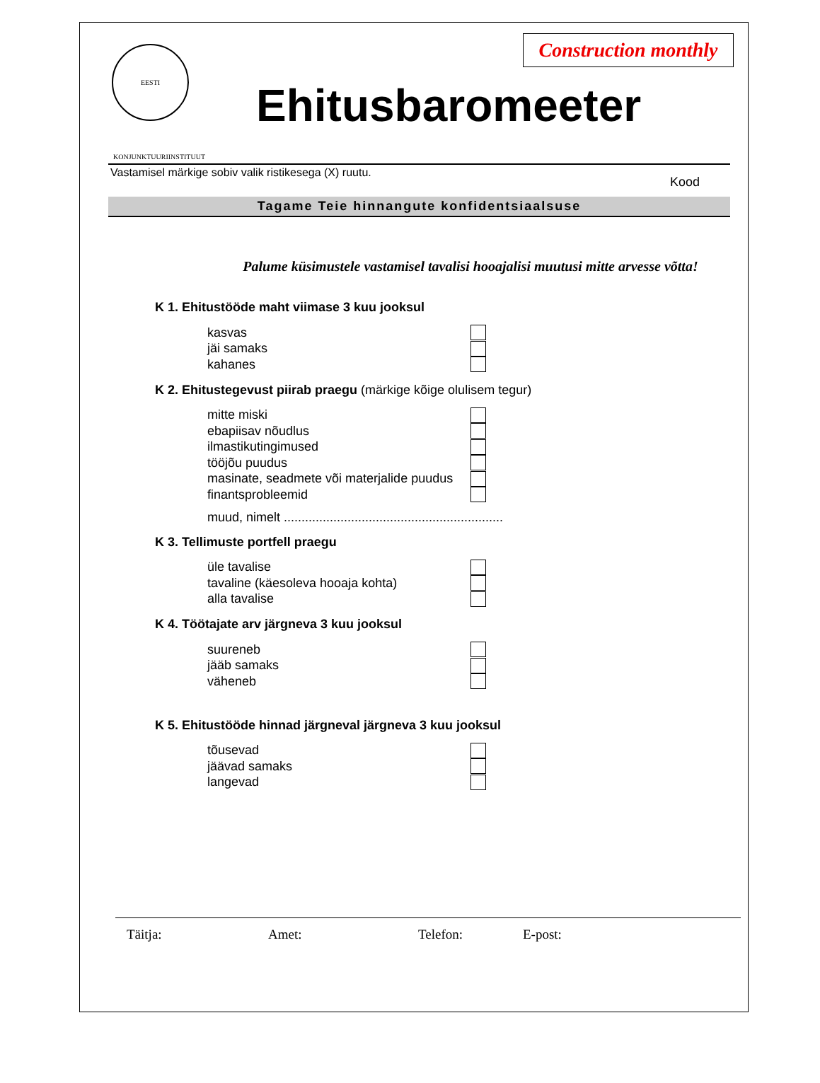EESTI KONJUNKTUURIINSTITUUT
Construction monthly
Ehitusbaromeeter
Vastamisel märkige sobiv valik ristikesega (X) ruutu. Kood
Tagame Teie hinnangute konfidentsiaalsuse
Palume küsimustele vastamisel tavalisi hooajalisi muutusi mitte arvesse võtta!
K 1. Ehitustööde maht viimase 3 kuu jooksul
kasvas
jäi samaks
kahanes
K 2. Ehitustegevust piirab praegu (märkige kõige olulisem tegur)
mitte miski
ebapiisav nõudlus
ilmastikutingimused
tööjõu puudus
masinate, seadmete või materjalide puudus
finantsprobleemid
muud, nimelt ..............................................................
K 3. Tellimuste portfell praegu
üle tavalise
tavaline (käesoleva hooaja kohta)
alla tavalise
K 4. Töötajate arv järgneva 3 kuu jooksul
suureneb
jääb samaks
väheneb
K 5. Ehitustööde hinnad järgneval järgneva 3 kuu jooksul
tõusevad
jäävad samaks
langevad
Täitja: Amet: Telefon: E-post: